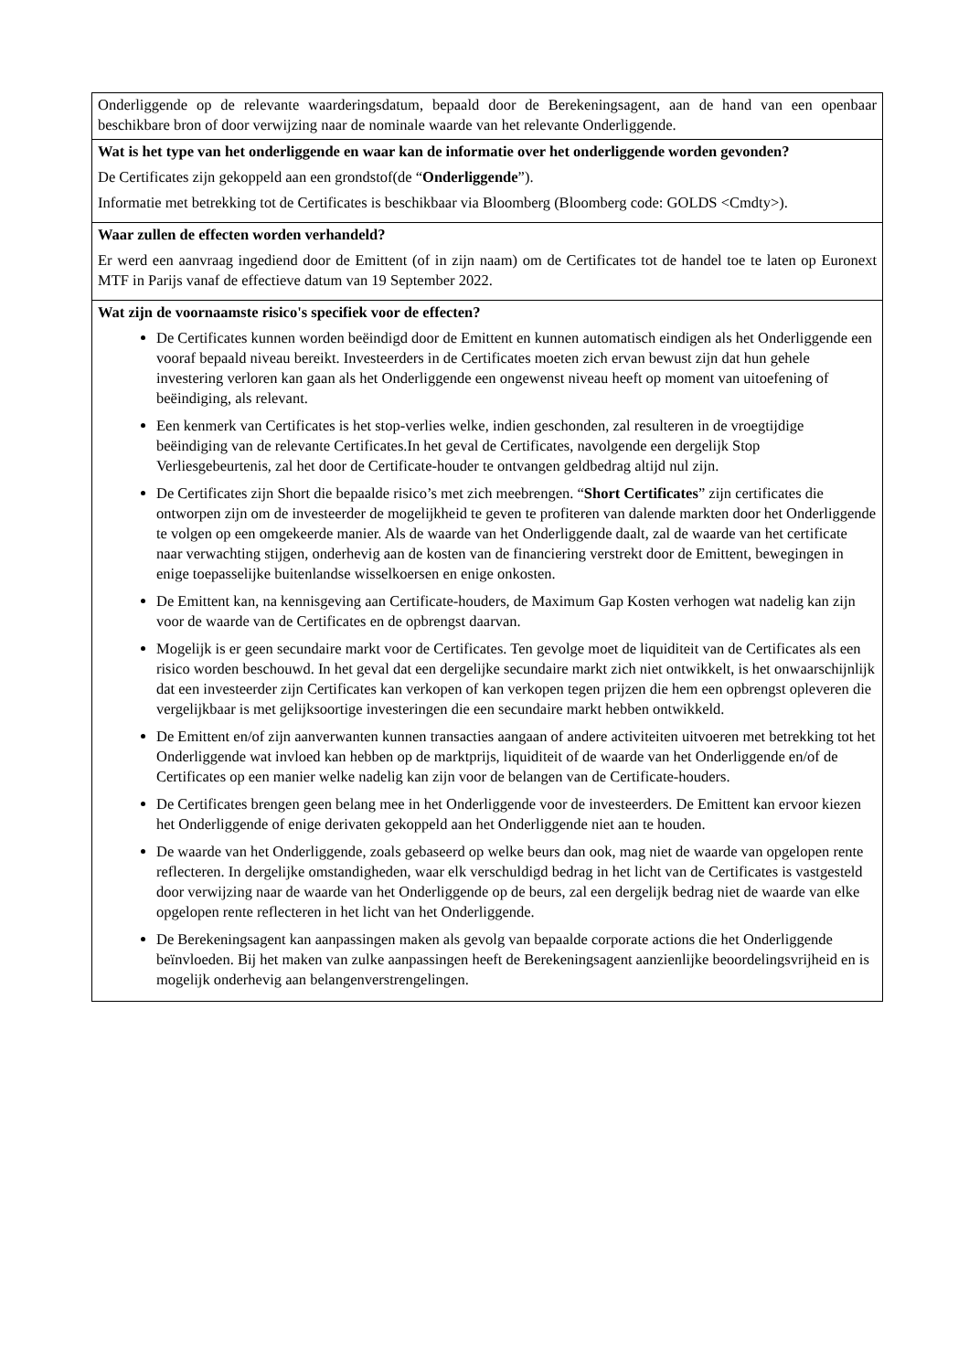| Onderliggende op de relevante waarderingsdatum, bepaald door de Berekeningsagent, aan de hand van een openbaar beschikbare bron of door verwijzing naar de nominale waarde van het relevante Onderliggende. |
| Wat is het type van het onderliggende en waar kan de informatie over het onderliggende worden gevonden? De Certificates zijn gekoppeld aan een grondstof(de “ Onderliggende ”). Informatie met betrekking tot de Certificates is beschikbaar via Bloomberg (Bloomberg code: GOLDS <Cmdty>). |
| Waar zullen de effecten worden verhandeld? Er werd een aanvraag ingediend door de Emittent (of in zijn naam) om de Certificates tot de handel toe te laten op Euronext MTF in Parijs vanaf de effectieve datum van 19 September 2022. |
| Wat zijn de voornaamste risico's specifiek voor de effecten? De Certificates kunnen worden beëindigd door de Emittent en kunnen automatisch eindigen als het Onderliggende een vooraf bepaald niveau bereikt. Investeerders in de Certificates moeten zich ervan bewust zijn dat hun gehele investering verloren kan gaan als het Onderliggende een ongewenst niveau heeft op moment van uitoefening of beëindiging, als relevant. Een kenmerk van Certificates is het stop-verlies welke, indien geschonden, zal resulteren in de vroegtijdige beëindiging van de relevante Certificates.In het geval de Certificates, navolgende een dergelijk Stop Verliesgebeurtenis, zal het door de Certificate-houder te ontvangen geldbedrag altijd nul zijn. De Certificates zijn Short die bepaalde risico’s met zich meebrengen. “ Short Certificates ” zijn certificates die ontworpen zijn om de investeerder de mogelijkheid te geven te profiteren van dalende markten door het Onderliggende te volgen op een omgekeerde manier. Als de waarde van het Onderliggende daalt, zal de waarde van het certificate naar verwachting stijgen, onderhevig aan de kosten van de financiering verstrekt door de Emittent, bewegingen in enige toepasselijke buitenlandse wisselkoersen en enige onkosten. De Emittent kan, na kennisgeving aan Certificate-houders, de Maximum Gap Kosten verhogen wat nadelig kan zijn voor de waarde van de Certificates en de opbrengst daarvan. Mogelijk is er geen secundaire markt voor de Certificates. Ten gevolge moet de liquiditeit van de Certificates als een risico worden beschouwd. In het geval dat een dergelijke secundaire markt zich niet ontwikkelt, is het onwaarschijnlijk dat een investeerder zijn Certificates kan verkopen of kan verkopen tegen prijzen die hem een opbrengst opleveren die vergelijkbaar is met gelijksoortige investeringen die een secundaire markt hebben ontwikkeld. De Emittent en/of zijn aanverwanten kunnen transacties aangaan of andere activiteiten uitvoeren met betrekking tot het Onderliggende wat invloed kan hebben op de marktprijs, liquiditeit of de waarde van het Onderliggende en/of de Certificates op een manier welke nadelig kan zijn voor de belangen van de Certificate-houders. De Certificates brengen geen belang mee in het Onderliggende voor de investeerders. De Emittent kan ervoor kiezen het Onderliggende of enige derivaten gekoppeld aan het Onderliggende niet aan te houden. De waarde van het Onderliggende, zoals gebaseerd op welke beurs dan ook, mag niet de waarde van opgelopen rente reflecteren. In dergelijke omstandigheden, waar elk verschuldigd bedrag in het licht van de Certificates is vastgesteld door verwijzing naar de waarde van het Onderliggende op de beurs, zal een dergelijk bedrag niet de waarde van elke opgelopen rente reflecteren in het licht van het Onderliggende. De Berekeningsagent kan aanpassingen maken als gevolg van bepaalde corporate actions die het Onderliggende beïnvloeden. Bij het maken van zulke aanpassingen heeft de Berekeningsagent aanzienlijke beoordelingsvrijheid en is mogelijk onderhevig aan belangenverstrengelingen. |